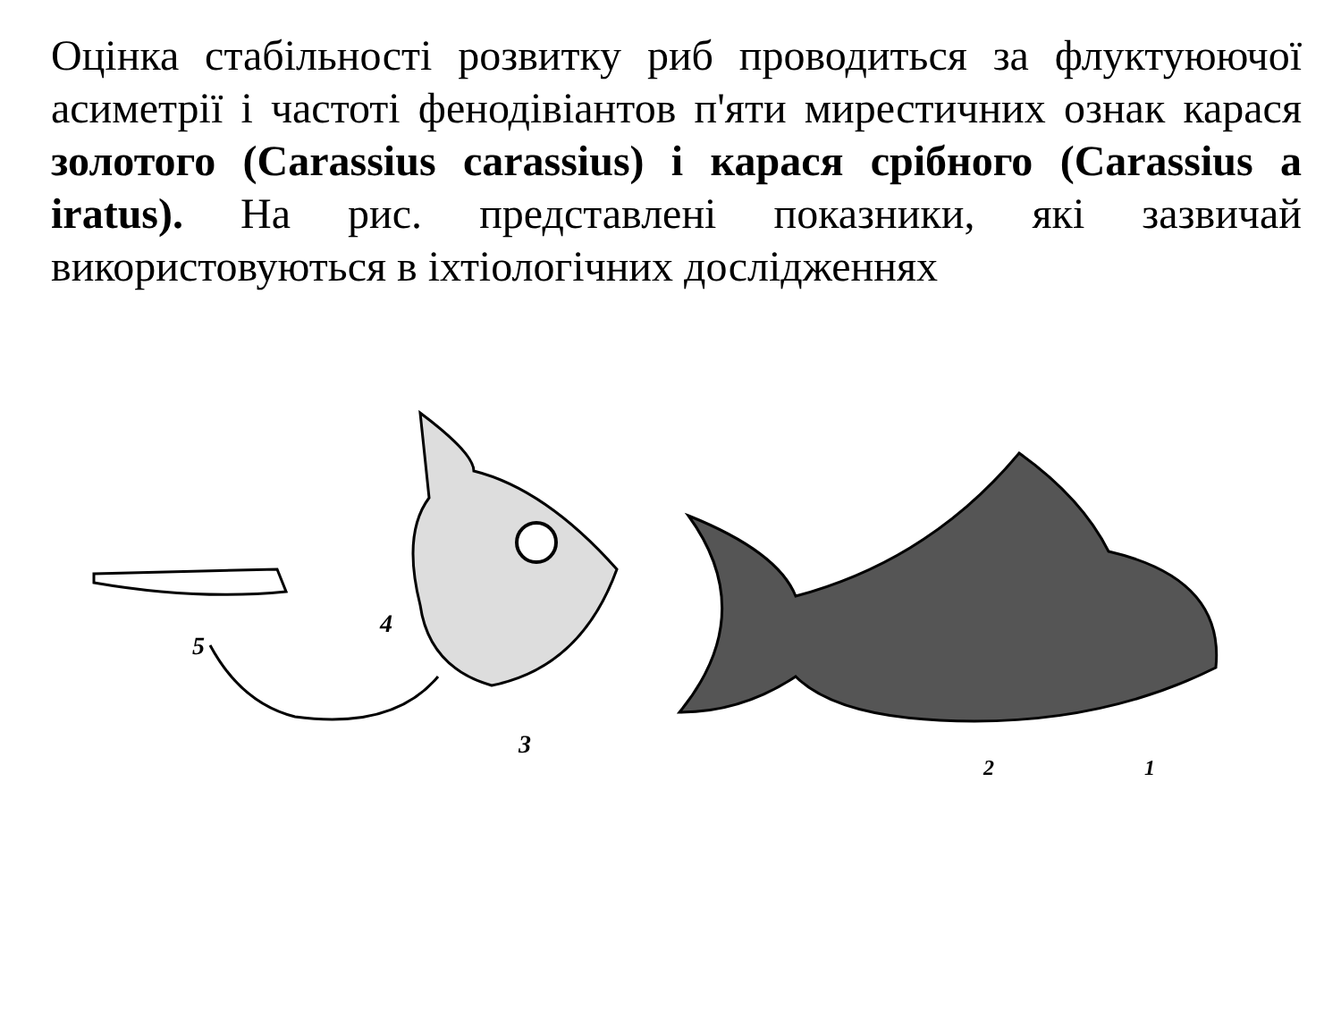Оцінка стабільності розвитку риб проводиться за флуктуюючої асиметрії і частоті фенодівіантов п'яти мирестичних ознак карася золотого (Carassius carassius) і карася срібного (Carassius a iratus). На рис. представлені показники, які зазвичай використовуються в іхтіологічних дослідженнях
5
4
3
2
1